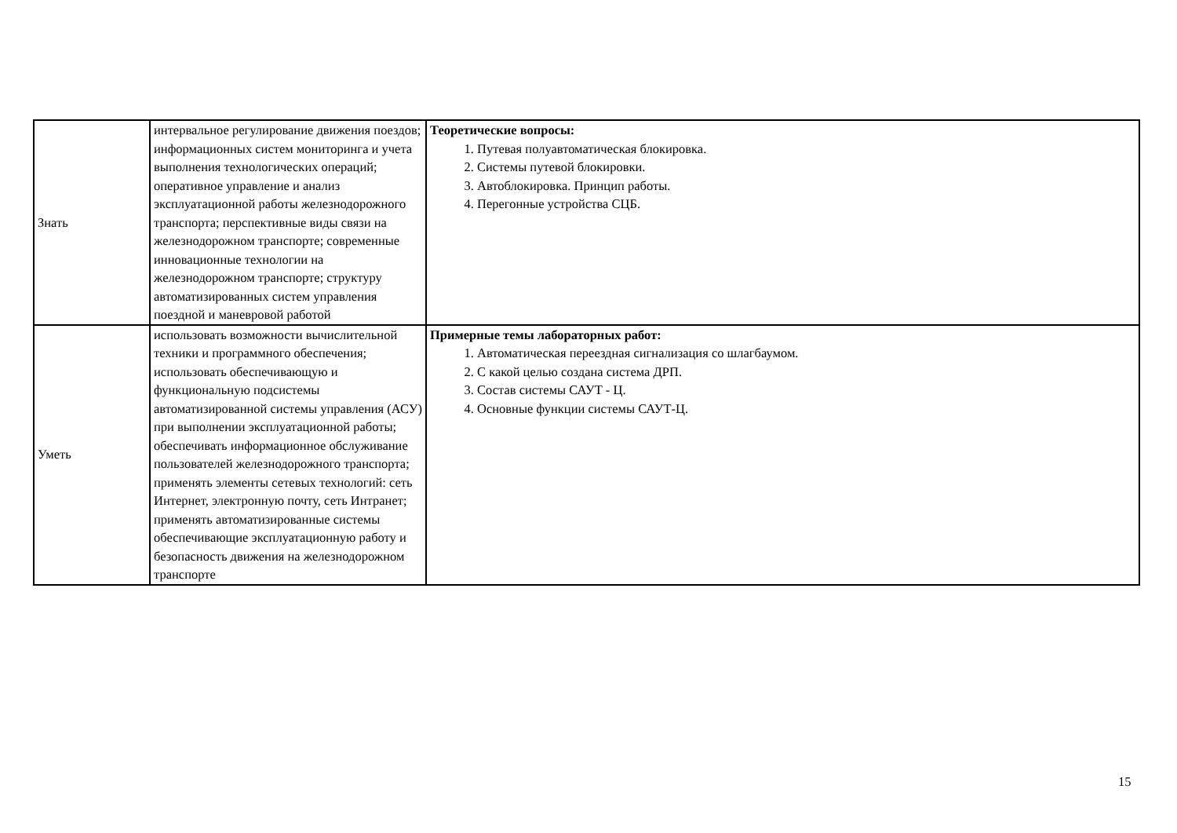| Знать | интервальное регулирование движения поездов; информационных систем мониторинга и учета выполнения технологических операций; оперативное управление и анализ эксплуатационной работы железнодорожного транспорта; перспективные виды связи на железнодорожном транспорте; современные инновационные технологии на железнодорожном транспорте; структуру автоматизированных систем управления поездной и маневровой работой | Теоретические вопросы: 1. Путевая полуавтоматическая блокировка. 2. Системы путевой блокировки. 3. Автоблокировка. Принцип работы. 4. Перегонные устройства СЦБ. |
| Уметь | использовать возможности вычислительной техники и программного обеспечения; использовать обеспечивающую и функциональную подсистемы автоматизированной системы управления (АСУ) при выполнении эксплуатационной работы; обеспечивать информационное обслуживание пользователей железнодорожного транспорта; применять элементы сетевых технологий: сеть Интернет, электронную почту, сеть Интранет; применять автоматизированные системы обеспечивающие эксплуатационную работу и безопасность движения на железнодорожном транспорте | Примерные темы лабораторных работ: 1. Автоматическая переездная сигнализация со шлагбаумом. 2. С какой целью создана система ДРП. 3. Состав системы САУТ - Ц. 4. Основные функции системы САУТ-Ц. |
15